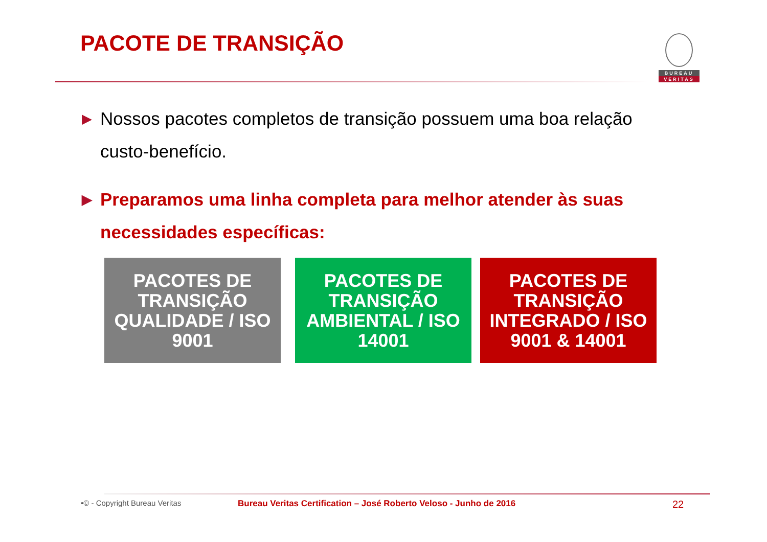PACOTE DE TRANSIÇÃO
BUREAU
VERITAS
▶ Nossos pacotes completos de transição possuem uma boa relação custo-benefício.
▶ Preparamos uma linha completa para melhor atender às suas necessidades específicas:
PACOTES DE
TRANSIÇÃO
QUALIDADE / ISO
9001
PACOTES DE
TRANSIÇÃO
AMBIENTAL / ISO
14001
PACOTES DE
TRANSIÇÃO
INTEGRADO / ISO
9001 & 14001
•© - Copyright Bureau Veritas Bureau Veritas Certification – José Roberto Veloso - Junho de 2016
22